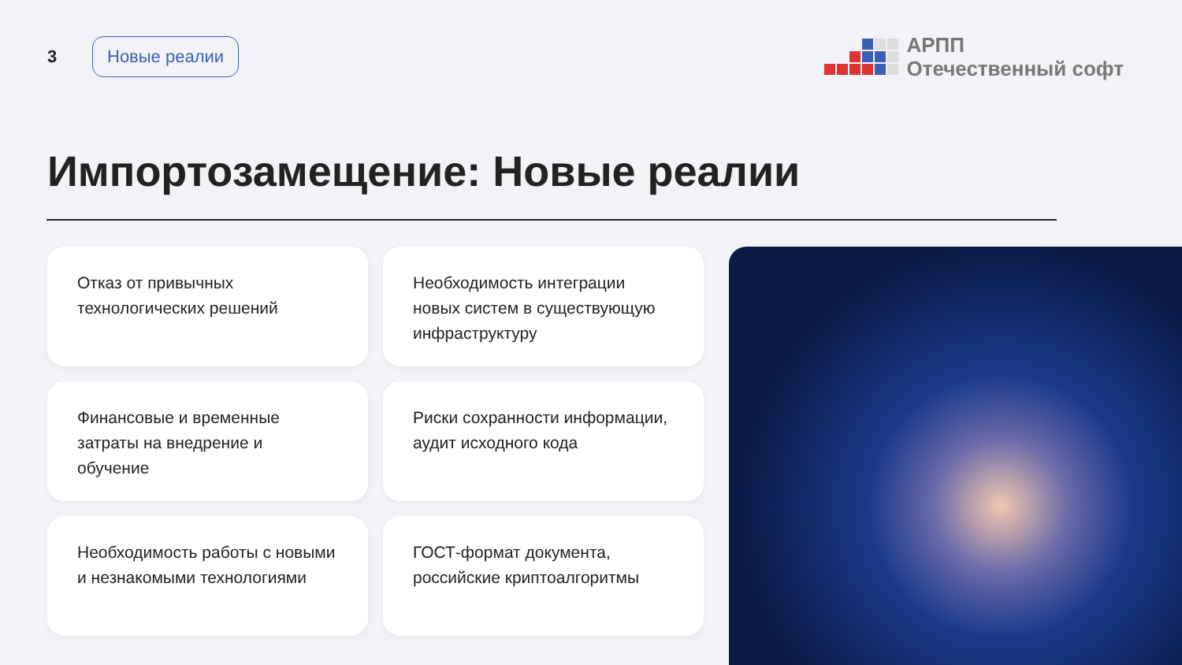3
Новые реалии
АРПП
Отечественный софт
Импортозамещение: Новые реалии
Отказ от привычных технологических решений
Необходимость интеграции новых систем в существующую инфраструктуру
Финансовые и временные затраты на внедрение и обучение
Риски сохранности информации, аудит исходного кода
Необходимость работы с новыми и незнакомыми технологиями
ГОСТ-формат документа, российские криптоалгоритмы